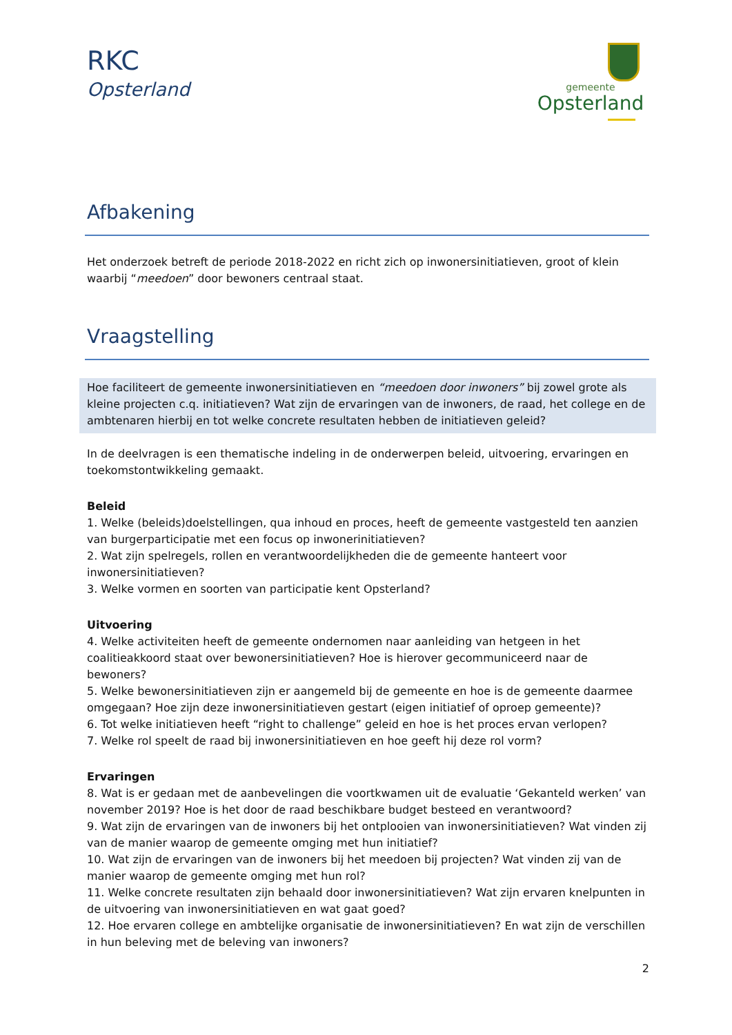RKC
Opsterland
gemeente
Opsterland
Afbakening
Het onderzoek betreft de periode 2018-2022 en richt zich op inwonersinitiatieven, groot of klein waarbij “meedoen” door bewoners centraal staat.
Vraagstelling
Hoe faciliteert de gemeente inwonersinitiatieven en “meedoen door inwoners” bij zowel grote als kleine projecten c.q. initiatieven? Wat zijn de ervaringen van de inwoners, de raad, het college en de ambtenaren hierbij en tot welke concrete resultaten hebben de initiatieven geleid?
In de deelvragen is een thematische indeling in de onderwerpen beleid, uitvoering, ervaringen en toekomstontwikkeling gemaakt.
Beleid
1. Welke (beleids)doelstellingen, qua inhoud en proces, heeft de gemeente vastgesteld ten aanzien van burgerparticipatie met een focus op inwonerinitiatieven?
2. Wat zijn spelregels, rollen en verantwoordelijkheden die de gemeente hanteert voor inwonersinitiatieven?
3. Welke vormen en soorten van participatie kent Opsterland?
Uitvoering
4. Welke activiteiten heeft de gemeente ondernomen naar aanleiding van hetgeen in het coalitieakkoord staat over bewonersinitiatieven? Hoe is hierover gecommuniceerd naar de bewoners?
5. Welke bewonersinitiatieven zijn er aangemeld bij de gemeente en hoe is de gemeente daarmee omgegaan? Hoe zijn deze inwonersinitiatieven gestart (eigen initiatief of oproep gemeente)?
6. Tot welke initiatieven heeft “right to challenge” geleid en hoe is het proces ervan verlopen?
7. Welke rol speelt de raad bij inwonersinitiatieven en hoe geeft hij deze rol vorm?
Ervaringen
8. Wat is er gedaan met de aanbevelingen die voortkwamen uit de evaluatie ‘Gekanteld werken’ van november 2019? Hoe is het door de raad beschikbare budget besteed en verantwoord?
9. Wat zijn de ervaringen van de inwoners bij het ontplooien van inwonersinitiatieven? Wat vinden zij van de manier waarop de gemeente omging met hun initiatief?
10. Wat zijn de ervaringen van de inwoners bij het meedoen bij projecten? Wat vinden zij van de manier waarop de gemeente omging met hun rol?
11. Welke concrete resultaten zijn behaald door inwonersinitiatieven? Wat zijn ervaren knelpunten in de uitvoering van inwonersinitiatieven en wat gaat goed?
12. Hoe ervaren college en ambtelijke organisatie de inwonersinitiatieven? En wat zijn de verschillen in hun beleving met de beleving van inwoners?
2